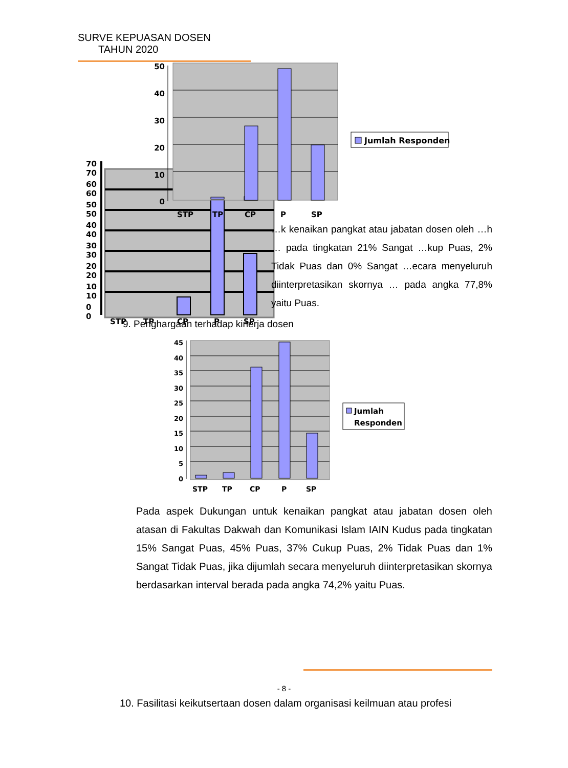SURVE KEPUASAN DOSEN
TAHUN 2020
70
70
60
60
50
50
40
40
30
30
20
20
10
10
0
0
STP
TP
CP
P
SP
50
40
30
20
10
0
STP
TP
CP
P
SP
Jumlah Responden
…k kenaikan pangkat atau jabatan dosen oleh …h … pada tingkatan 21% Sangat …kup Puas, 2% Tidak Puas dan 0% Sangat …ecara menyeluruh diinterpretasikan skornya … pada angka 77,8% yaitu Puas.
9. Penghargaan terhadap kinerja dosen
45
40
35
30
25
20
15
10
5
0
STP
TP
CP
P
SP
Jumlah
Responden
Pada aspek Dukungan untuk kenaikan pangkat atau jabatan dosen oleh atasan di Fakultas Dakwah dan Komunikasi Islam IAIN Kudus pada tingkatan 15% Sangat Puas, 45% Puas, 37% Cukup Puas, 2% Tidak Puas dan 1% Sangat Tidak Puas, jika dijumlah secara menyeluruh diinterpretasikan skornya berdasarkan interval berada pada angka 74,2% yaitu Puas.
- 8 -
10. Fasilitasi keikutsertaan dosen dalam organisasi keilmuan atau profesi